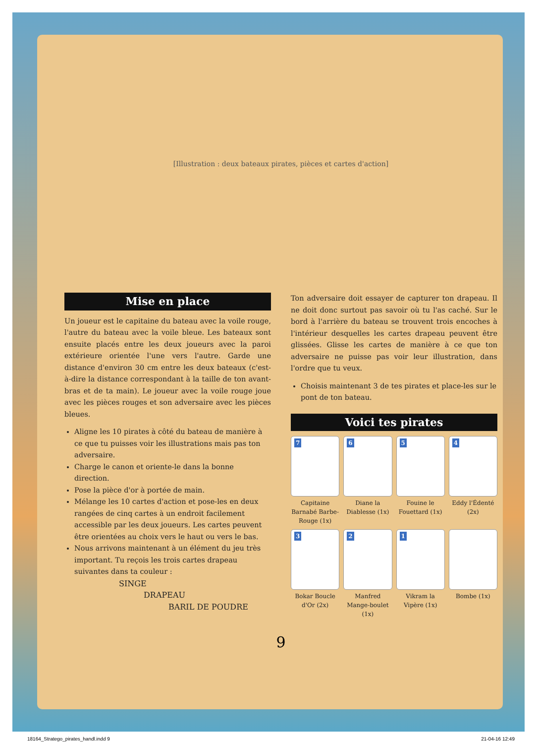[Illustration : deux bateaux pirates, pièces et cartes d'action]
Mise en place
Un joueur est le capitaine du bateau avec la voile rouge, l'autre du bateau avec la voile bleue. Les bateaux sont ensuite placés entre les deux joueurs avec la paroi extérieure orientée l'une vers l'autre. Garde une distance d'environ 30 cm entre les deux bateaux (c'est-à-dire la distance correspondant à la taille de ton avant-bras et de ta main). Le joueur avec la voile rouge joue avec les pièces rouges et son adversaire avec les pièces bleues.
Aligne les 10 pirates à côté du bateau de manière à ce que tu puisses voir les illustrations mais pas ton adversaire.
Charge le canon et oriente-le dans la bonne direction.
Pose la pièce d'or à portée de main.
Mélange les 10 cartes d'action et pose-les en deux rangées de cinq cartes à un endroit facilement accessible par les deux joueurs. Les cartes peuvent être orientées au choix vers le haut ou vers le bas.
Nous arrivons maintenant à un élément du jeu très important. Tu reçois les trois cartes drapeau suivantes dans ta couleur :
SINGE
DRAPEAU
BARIL DE POUDRE
Ton adversaire doit essayer de capturer ton drapeau. Il ne doit donc surtout pas savoir où tu l'as caché. Sur le bord à l'arrière du bateau se trouvent trois encoches à l'intérieur desquelles les cartes drapeau peuvent être glissées. Glisse les cartes de manière à ce que ton adversaire ne puisse pas voir leur illustration, dans l'ordre que tu veux.
Choisis maintenant 3 de tes pirates et place-les sur le pont de ton bateau.
Voici tes pirates
7
Capitaine Barnabé Barbe-Rouge (1x)
6
Diane la Diablesse (1x)
5
Fouine le Fouettard (1x)
4
Eddy l'Édenté (2x)
3
Bokar Boucle d'Or (2x)
2
Manfred Mange-boulet (1x)
1
Vikram la Vipère (1x)
Bombe (1x)
9
18164_Stratego_pirates_handl.indd 9 21-04-16 12:49